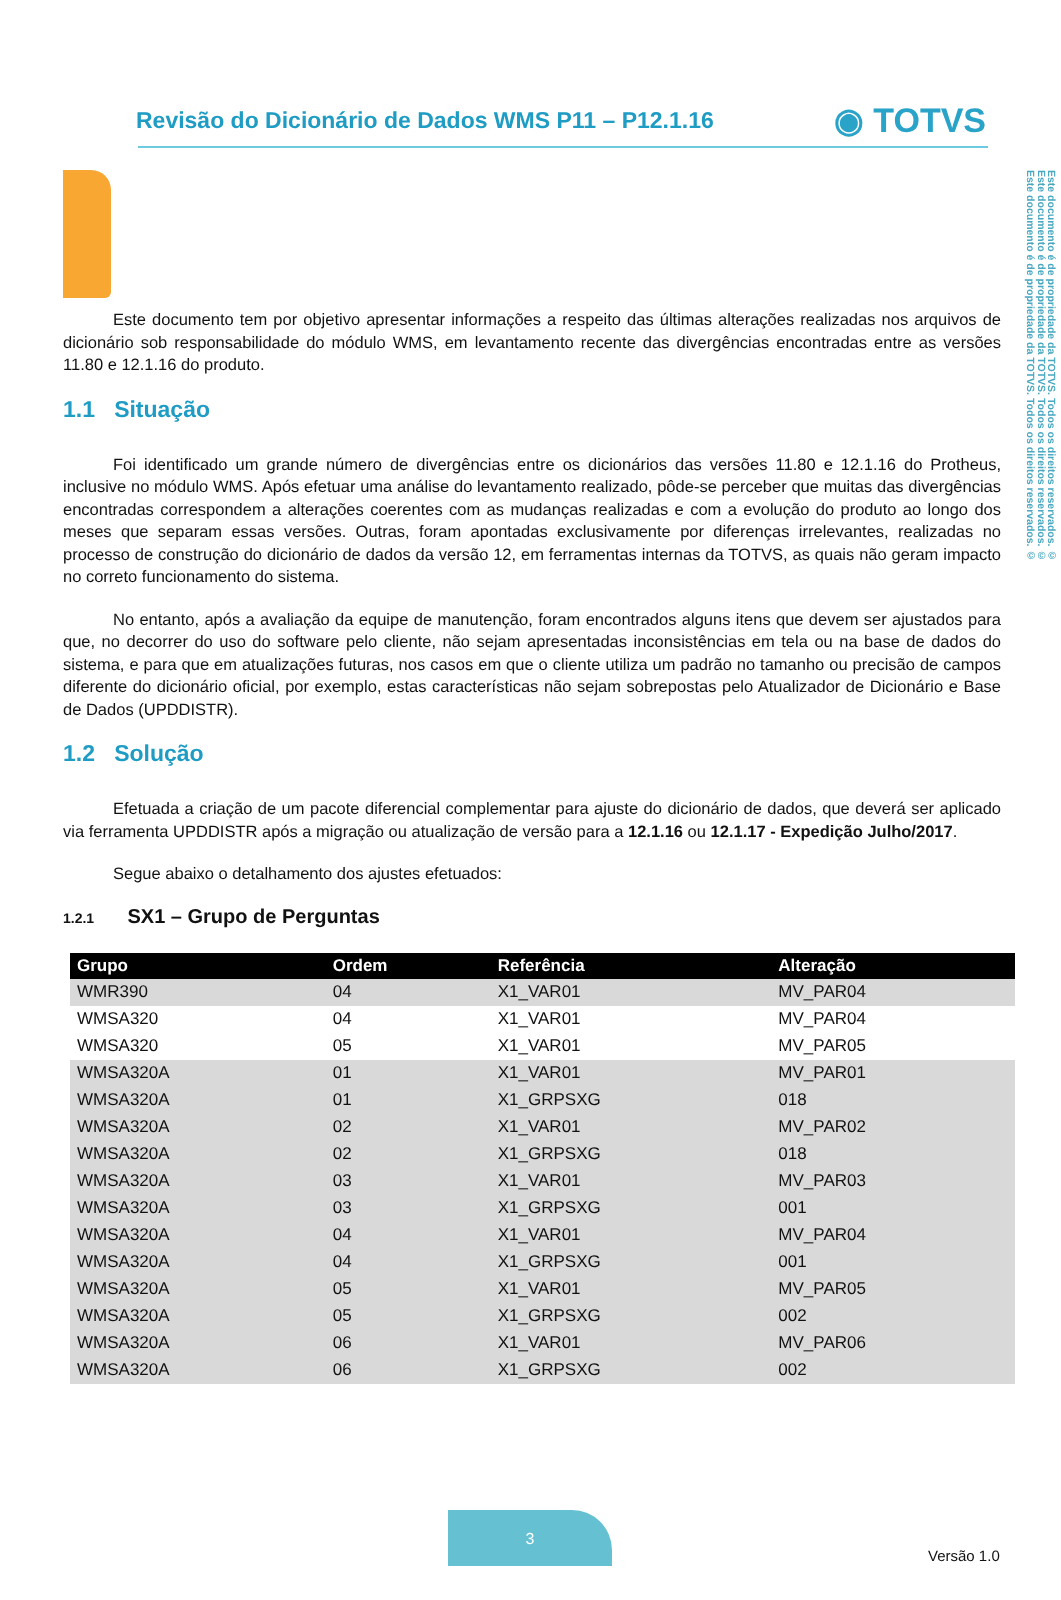Este documento é de propriedade da TOTVS. Todos os direitos reservados. ©
Este documento é de propriedade da TOTVS. Todos os direitos reservados. ©
Este documento é de propriedade da TOTVS. Todos os direitos reservados. ©
Revisão do Dicionário de Dados WMS P11 – P12.1.16
◉ TOTVS
Este documento tem por objetivo apresentar informações a respeito das últimas alterações realizadas nos arquivos de dicionário sob responsabilidade do módulo WMS, em levantamento recente das divergências encontradas entre as versões 11.80 e 12.1.16 do produto.
1.1 Situação
Foi identificado um grande número de divergências entre os dicionários das versões 11.80 e 12.1.16 do Protheus, inclusive no módulo WMS. Após efetuar uma análise do levantamento realizado, pôde-se perceber que muitas das divergências encontradas correspondem a alterações coerentes com as mudanças realizadas e com a evolução do produto ao longo dos meses que separam essas versões. Outras, foram apontadas exclusivamente por diferenças irrelevantes, realizadas no processo de construção do dicionário de dados da versão 12, em ferramentas internas da TOTVS, as quais não geram impacto no correto funcionamento do sistema.
No entanto, após a avaliação da equipe de manutenção, foram encontrados alguns itens que devem ser ajustados para que, no decorrer do uso do software pelo cliente, não sejam apresentadas inconsistências em tela ou na base de dados do sistema, e para que em atualizações futuras, nos casos em que o cliente utiliza um padrão no tamanho ou precisão de campos diferente do dicionário oficial, por exemplo, estas características não sejam sobrepostas pelo Atualizador de Dicionário e Base de Dados (UPDDISTR).
1.2 Solução
Efetuada a criação de um pacote diferencial complementar para ajuste do dicionário de dados, que deverá ser aplicado via ferramenta UPDDISTR após a migração ou atualização de versão para a 12.1.16 ou 12.1.17 - Expedição Julho/2017.
Segue abaixo o detalhamento dos ajustes efetuados:
1.2.1 SX1 – Grupo de Perguntas
| Grupo | Ordem | Referência | Alteração |
| --- | --- | --- | --- |
| WMR390 | 04 | X1_VAR01 | MV_PAR04 |
| WMSA320 | 04 | X1_VAR01 | MV_PAR04 |
| WMSA320 | 05 | X1_VAR01 | MV_PAR05 |
| WMSA320A | 01 | X1_VAR01 | MV_PAR01 |
| WMSA320A | 01 | X1_GRPSXG | 018 |
| WMSA320A | 02 | X1_VAR01 | MV_PAR02 |
| WMSA320A | 02 | X1_GRPSXG | 018 |
| WMSA320A | 03 | X1_VAR01 | MV_PAR03 |
| WMSA320A | 03 | X1_GRPSXG | 001 |
| WMSA320A | 04 | X1_VAR01 | MV_PAR04 |
| WMSA320A | 04 | X1_GRPSXG | 001 |
| WMSA320A | 05 | X1_VAR01 | MV_PAR05 |
| WMSA320A | 05 | X1_GRPSXG | 002 |
| WMSA320A | 06 | X1_VAR01 | MV_PAR06 |
| WMSA320A | 06 | X1_GRPSXG | 002 |
3
Versão 1.0